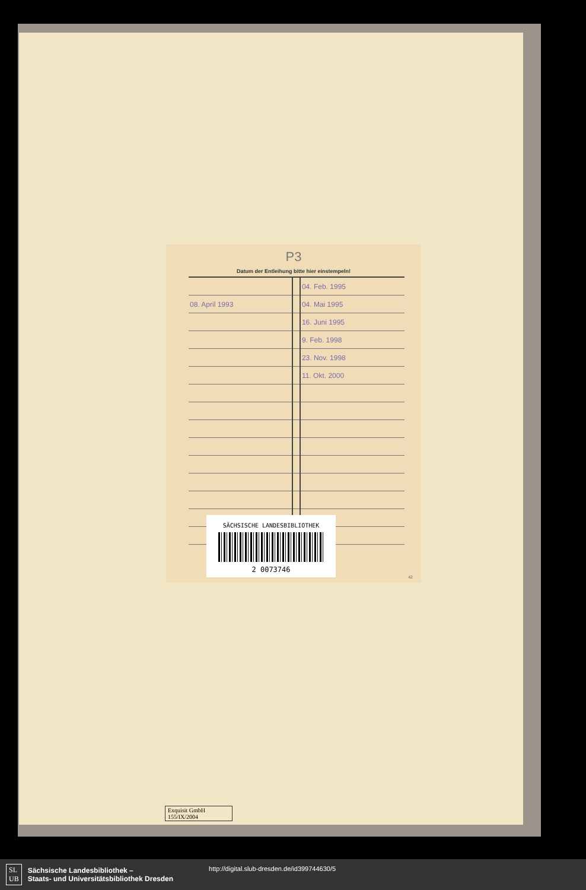P3
Datum der Entleihung bitte hier einstempeln!
| | | 04. Feb. 1995 |
| 08. April 1993 | | 04. Mai 1995 |
| | | 16. Juni 1995 |
| | | 9. Feb. 1998 |
| | | 23. Nov. 1998 |
| | | 11. Okt. 2000 |
42
SÄCHSISCHE LANDESBIBLIOTHEK
2 0073746
Exquisit GmbH
155/IX/2004
SL
UB Sächsische Landesbibliothek –
Staats- und Universitätsbibliothek Dresden http://digital.slub-dresden.de/id399744630/5